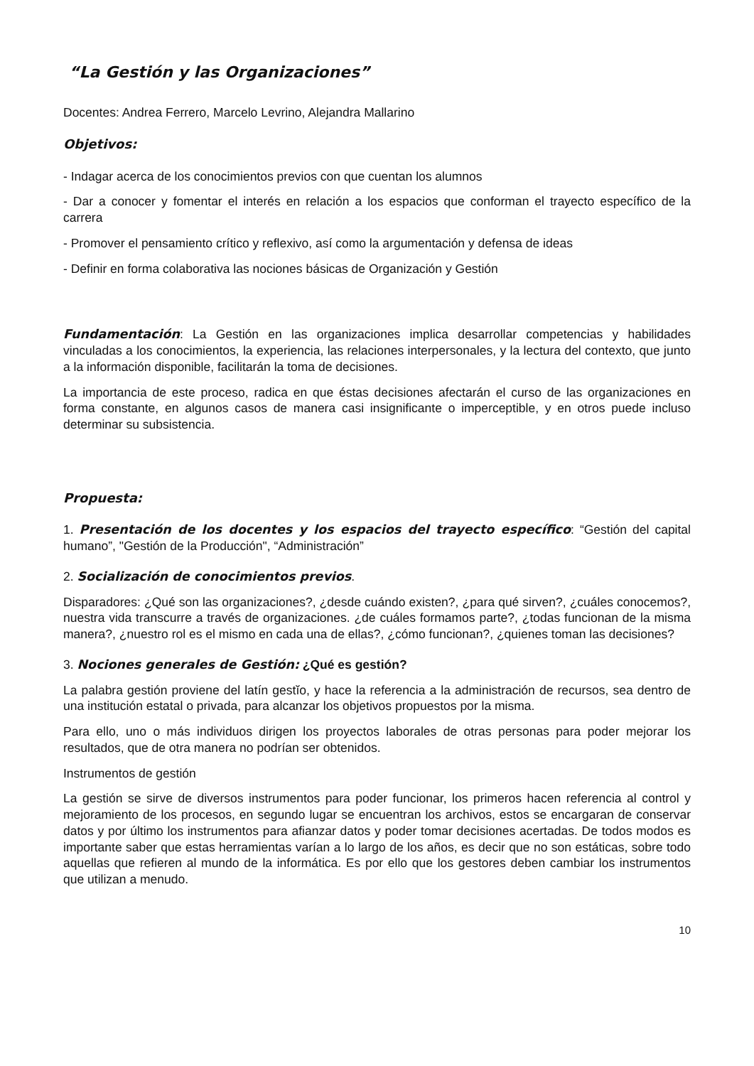“La Gestión y las Organizaciones”
Docentes: Andrea Ferrero, Marcelo Levrino, Alejandra Mallarino
Objetivos:
- Indagar acerca de los conocimientos previos con que cuentan los alumnos
- Dar a conocer y fomentar el interés en relación a los espacios que conforman el trayecto específico de la carrera
- Promover el pensamiento crítico y reflexivo, así como la argumentación y defensa de ideas
- Definir en forma colaborativa las nociones básicas de Organización y Gestión
Fundamentación: La Gestión en las organizaciones implica desarrollar competencias y habilidades vinculadas a los conocimientos, la experiencia, las relaciones interpersonales, y la lectura del contexto, que junto a la información disponible, facilitarán la toma de decisiones.
La importancia de este proceso, radica en que éstas decisiones afectarán el curso de las organizaciones en forma constante, en algunos casos de manera casi insignificante o imperceptible, y en otros puede incluso determinar su subsistencia.
Propuesta:
1. Presentación de los docentes y los espacios del trayecto específico: “Gestión del capital humano”, "Gestión de la Producción", “Administración”
2. Socialización de conocimientos previos.
Disparadores: ¿Qué son las organizaciones?, ¿desde cuándo existen?, ¿para qué sirven?, ¿cuáles conocemos?, nuestra vida transcurre a través de organizaciones. ¿de cuáles formamos parte?, ¿todas funcionan de la misma manera?, ¿nuestro rol es el mismo en cada una de ellas?, ¿cómo funcionan?, ¿quienes toman las decisiones?
3. Nociones generales de Gestión: ¿Qué es gestión?
La palabra gestión proviene del latín gestĭo, y hace la referencia a la administración de recursos, sea dentro de una institución estatal o privada, para alcanzar los objetivos propuestos por la misma.
Para ello, uno o más individuos dirigen los proyectos laborales de otras personas para poder mejorar los resultados, que de otra manera no podrían ser obtenidos.
Instrumentos de gestión
La gestión se sirve de diversos instrumentos para poder funcionar, los primeros hacen referencia al control y mejoramiento de los procesos, en segundo lugar se encuentran los archivos, estos se encargaran de conservar datos y por último los instrumentos para afianzar datos y poder tomar decisiones acertadas. De todos modos es importante saber que estas herramientas varían a lo largo de los años, es decir que no son estáticas, sobre todo aquellas que refieren al mundo de la informática. Es por ello que los gestores deben cambiar los instrumentos que utilizan a menudo.
10